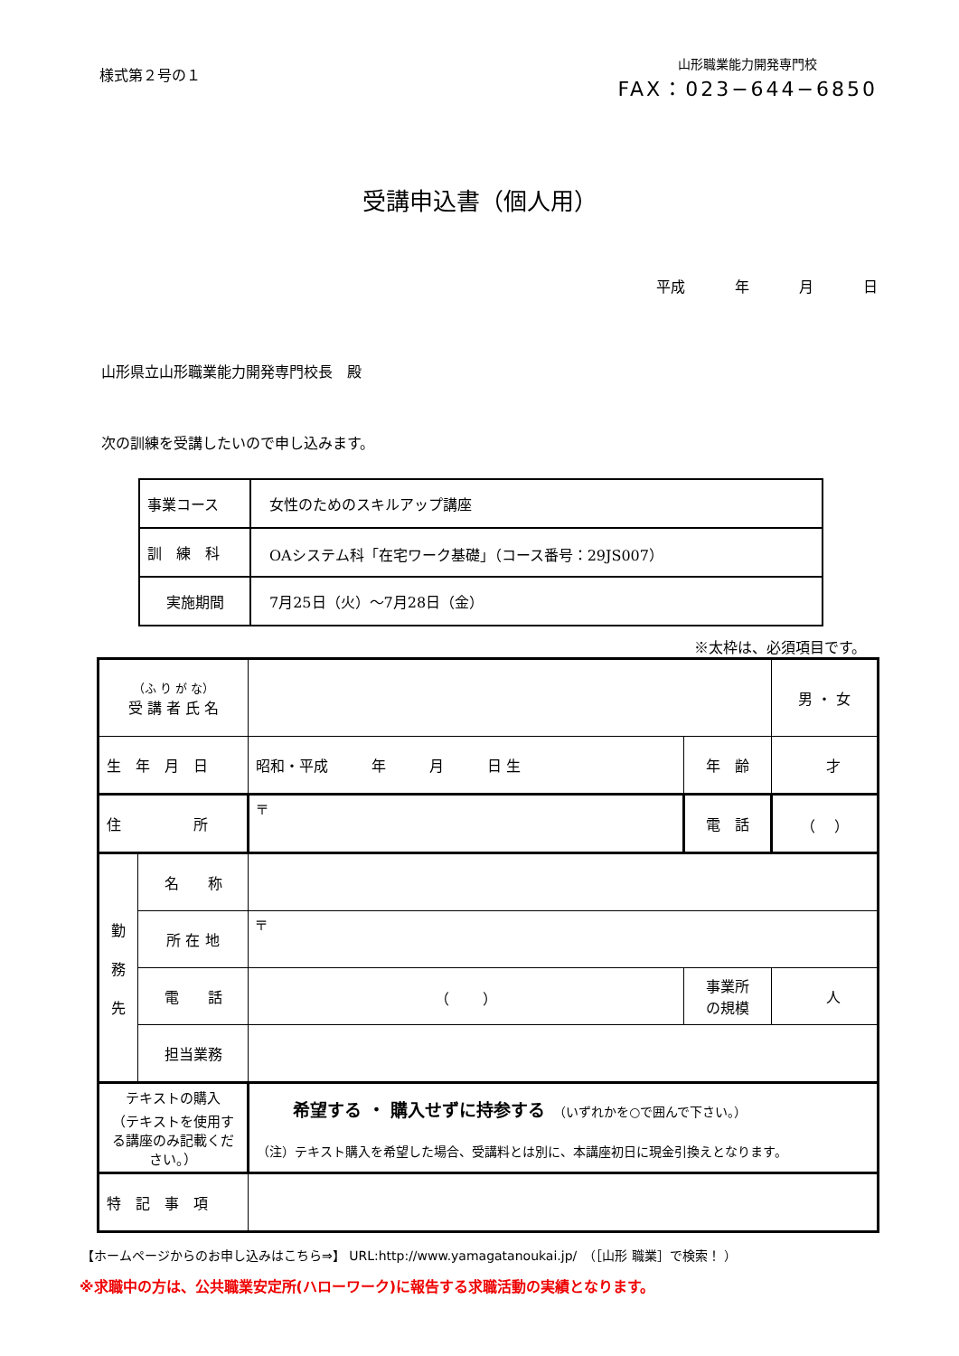様式第２号の１
山形職業能力開発専門校
FAX：023−644−6850
受講申込書（個人用）
平成 年 月 日
山形県立山形職業能力開発専門校長　殿
次の訓練を受講したいので申し込みます。
| 事業コース | 女性のためのスキルアップ講座 |
| 訓 練 科 | OAシステム科「在宅ワーク基礎」（コース番号：29JS007） |
| 実施期間 | 7月25日（火）～7月28日（金） |
※太枠は、必須項目です。
| （ふ り が な） 受 講 者 氏 名 | | | | 男 ・ 女 |
| 生 年 月 日 | | 昭和・平成 年 月 日 生 | 年 齢 | 才 |
| 住 所 | | 〒 | 電 話 | （ ） |
| 勤 務 先 | 名 称 | | | |
| | 所 在 地 | 〒 | | |
| | 電 話 | （ ） | 事業所 の規模 | 人 |
| | 担当業務 | | | |
| テキストの購入 （テキストを使用する講座のみ記載ください。） | | 希望する ・ 購入せずに持参する （いずれかを○で囲んで下さい。） （注）テキスト購入を希望した場合、受講料とは別に、本講座初日に現金引換えとなります。 | | |
| 特 記 事 項 | | | | |
【ホームページからのお申し込みはこちら⇒】 URL:http://www.yamagatanoukai.jp/　（［山形 職業］で検索！ ）
※求職中の方は、公共職業安定所(ハローワーク)に報告する求職活動の実績となります。